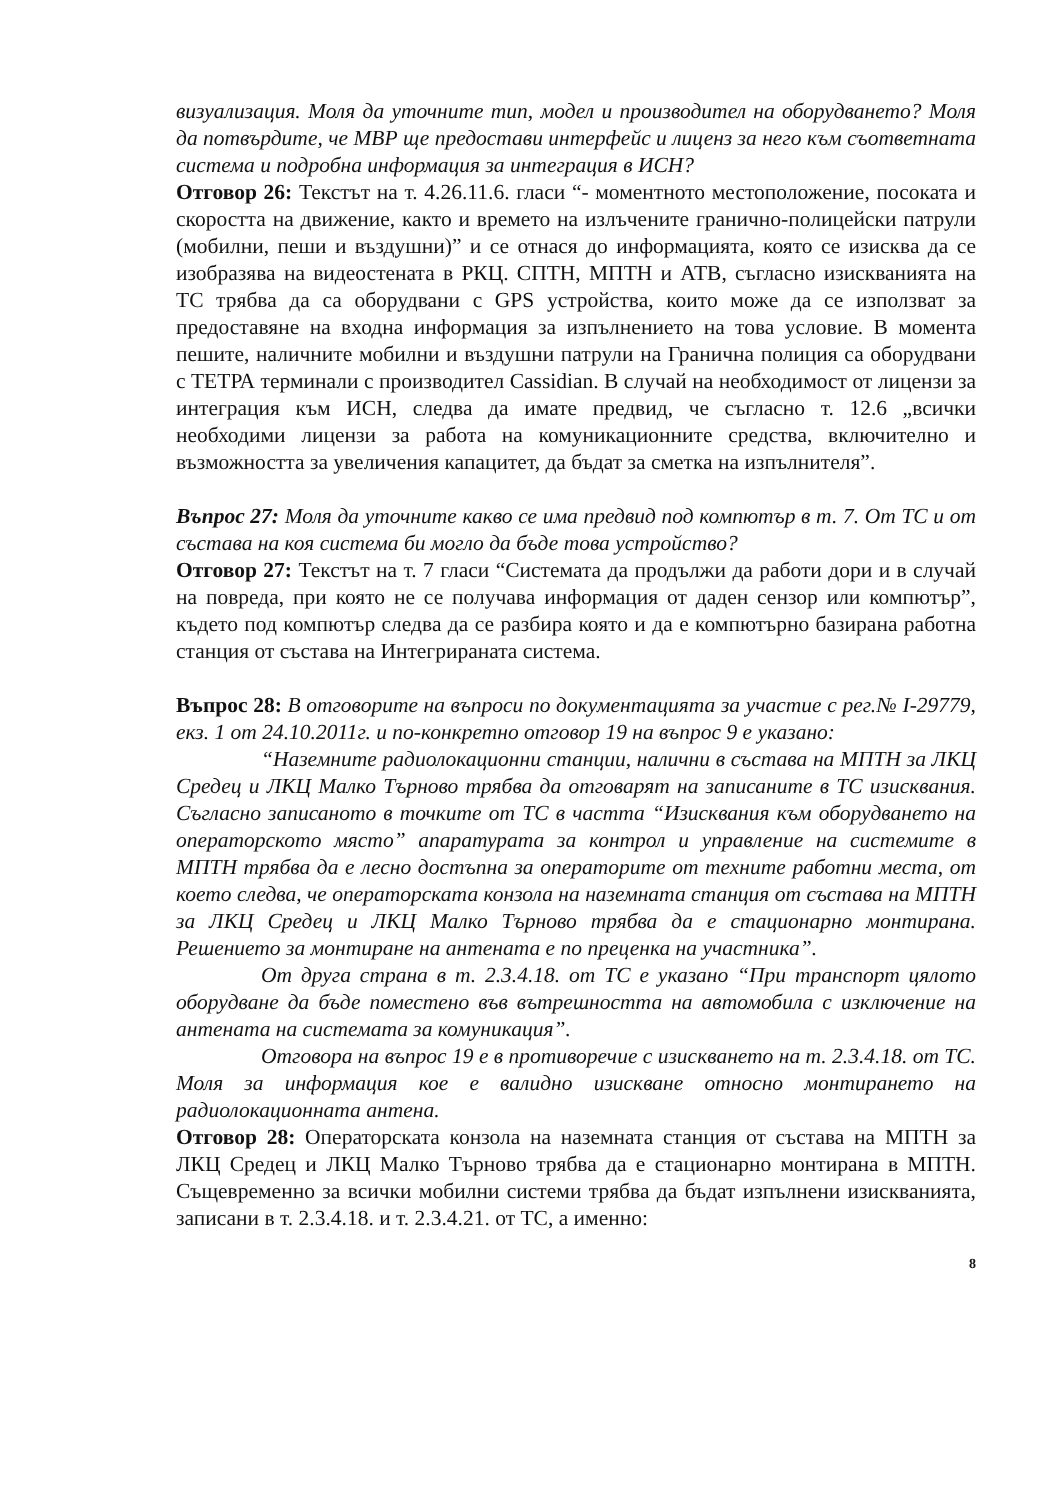визуализация. Моля да уточните тип, модел и производител на оборудването? Моля да потвърдите, че МВР ще предостави интерфейс и лиценз за него към съответната система и подробна информация за интеграция в ИСН?
Отговор 26: Текстът на т. 4.26.11.6. гласи “- моментното местоположение, посоката и скоростта на движение, както и времето на излъчените гранично-полицейски патрули (мобилни, пеши и въздушни)” и се отнася до информацията, която се изисква да се изобразява на видеостената в РКЦ. СПТН, МПТН и АТВ, съгласно изискванията на ТС трябва да са оборудвани с GPS устройства, които може да се използват за предоставяне на входна информация за изпълнението на това условие. В момента пешите, наличните мобилни и въздушни патрули на Гранична полиция са оборудвани с ТЕТРА терминали с производител Cassidian. В случай на необходимост от лицензи за интеграция към ИСН, следва да имате предвид, че съгласно т. 12.6 „всички необходими лицензи за работа на комуникационните средства, включително и възможността за увеличения капацитет, да бъдат за сметка на изпълнителя”.
Въпрос 27: Моля да уточните какво се има предвид под компютър в т. 7. От ТС и от състава на коя система би могло да бъде това устройство?
Отговор 27: Текстът на т. 7 гласи “Системата да продължи да работи дори и в случай на повреда, при която не се получава информация от даден сензор или компютър”, където под компютър следва да се разбира която и да е компютърно базирана работна станция от състава на Интегрираната система.
Въпрос 28: В отговорите на въпроси по документацията за участие с рег.№ I-29779, екз. 1 от 24.10.2011г. и по-конкретно отговор 19 на въпрос 9 е указано:
“Наземните радиолокационни станции, налични в състава на МПТН за ЛКЦ Средец и ЛКЦ Малко Търново трябва да отговарят на записаните в ТС изисквания. Съгласно записаното в точките от ТС в частта “Изисквания към оборудването на операторското място” апаратурата за контрол и управление на системите в МПТН трябва да е лесно достъпна за операторите от техните работни места, от което следва, че операторската конзола на наземната станция от състава на МПТН за ЛКЦ Средец и ЛКЦ Малко Търново трябва да е стационарно монтирана. Решението за монтиране на антената е по преценка на участника”.
От друга страна в т. 2.3.4.18. от ТС е указано “При транспорт цялото оборудване да бъде поместено във вътрешността на автомобила с изключение на антената на системата за комуникация”.
Отговора на въпрос 19 е в противоречие с изискването на т. 2.3.4.18. от ТС. Моля за информация кое е валидно изискване относно монтирането на радиолокационната антена.
Отговор 28: Операторската конзола на наземната станция от състава на МПТН за ЛКЦ Средец и ЛКЦ Малко Търново трябва да е стационарно монтирана в МПТН. Същевременно за всички мобилни системи трябва да бъдат изпълнени изискванията, записани в т. 2.3.4.18. и т. 2.3.4.21. от ТС, а именно:
8